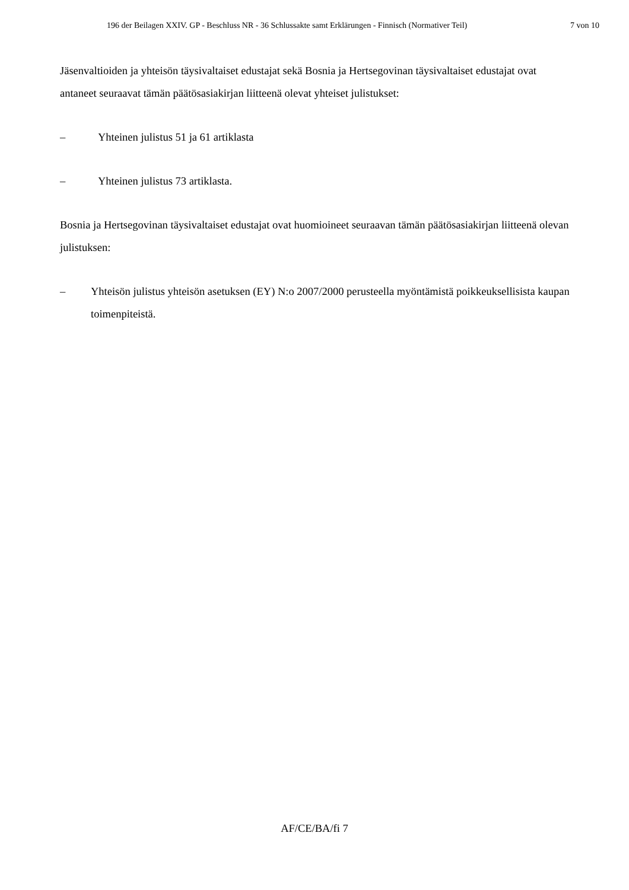196 der Beilagen XXIV. GP - Beschluss NR - 36 Schlussakte samt Erklärungen - Finnisch (Normativer Teil) 7 von 10
Jäsenvaltioiden ja yhteisön täysivaltaiset edustajat sekä Bosnia ja Hertsegovinan täysivaltaiset edustajat ovat antaneet seuraavat tämän päätösasiakirjan liitteenä olevat yhteiset julistukset:
– Yhteinen julistus 51 ja 61 artiklasta
– Yhteinen julistus 73 artiklasta.
Bosnia ja Hertsegovinan täysivaltaiset edustajat ovat huomioineet seuraavan tämän päätösasiakirjan liitteenä olevan julistuksen:
– Yhteisön julistus yhteisön asetuksen (EY) N:o 2007/2000 perusteella myöntämistä poikkeuksellisista kaupan toimenpiteistä.
AF/CE/BA/fi 7